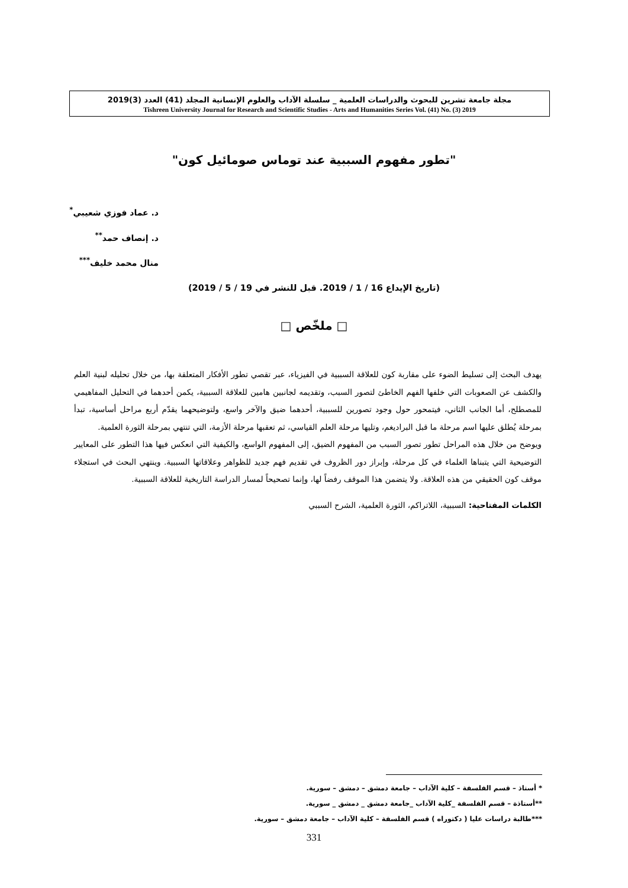مجلة جامعة تشرين للبحوث والدراسات العلمية _ سلسلة الآداب والعلوم الإنسانية المجلد (41) العدد (3)2019
Tishreen University Journal for Research and Scientific Studies - Arts and Humanities Series Vol. (41) No. (3) 2019
"تطور مفهوم السببية عند توماس صومائيل كون"
د. عماد فوزي شعيبي<sup>*</sup>
د. إنصاف حمد<sup>**</sup>
منال محمد خليف<sup>***</sup>
(تاريخ الإيداع 16 / 1 / 2019. قبل للنشر في 19 / 5 / 2019)
□ ملخّص □
يهدف البحث إلى تسليط الضوء على مقاربة كون للعلاقة السببية في الفيزياء، عبر تقصي تطور الأفكار المتعلقة بها، من خلال تحليله لبنية العلم والكشف عن الصعوبات التي خلفها الفهم الخاطئ لتصور السبب، وتقديمه لجانبين هامين للعلاقة السببية، يكمن أحدهما في التحليل المفاهيمي للمصطلح، أما الجانب الثاني، فيتمحور حول وجود تصورين للسببية، أحدهما ضيق والآخر واسع، ولتوضيحهما يقدّم أربع مراحل أساسية، تبدأ بمرحلة يُطلق عليها اسم مرحلة ما قبل البراديغم، وتليها مرحلة العلم القياسي، ثم تعقبها مرحلة الأزمة، التي تنتهي بمرحلة الثورة العلمية.
ويوضح من خلال هذه المراحل تطور تصور السبب من المفهوم الضيق، إلى المفهوم الواسع، والكيفية التي انعكس فيها هذا التطور على المعايير التوضيحية التي يتبناها العلماء في كل مرحلة، وإبراز دور الظروف في تقديم فهم جديد للظواهر وعلاقاتها السببية. وينتهي البحث في استجلاء موقف كون الحقيقي من هذه العلاقة. ولا يتضمن هذا الموقف رفضاً لها، وإنما تصحيحاً لمسار الدراسة التاريخية للعلاقة السببية.
الكلمات المفتاحية: السببية، اللاتراكم، الثورة العلمية، الشرح السببي
* أستاذ – قسم الفلسفة – كلية الآداب – جامعة دمشق – دمشق – سورية.
**أستاذة – قسم الفلسفة _كلية الآداب _جامعة دمشق _ دمشق _ سورية.
***طالبة دراسات عليا ( دكتوراه ) قسم الفلسفة – كلية الآداب – جامعة دمشق – سورية.
331